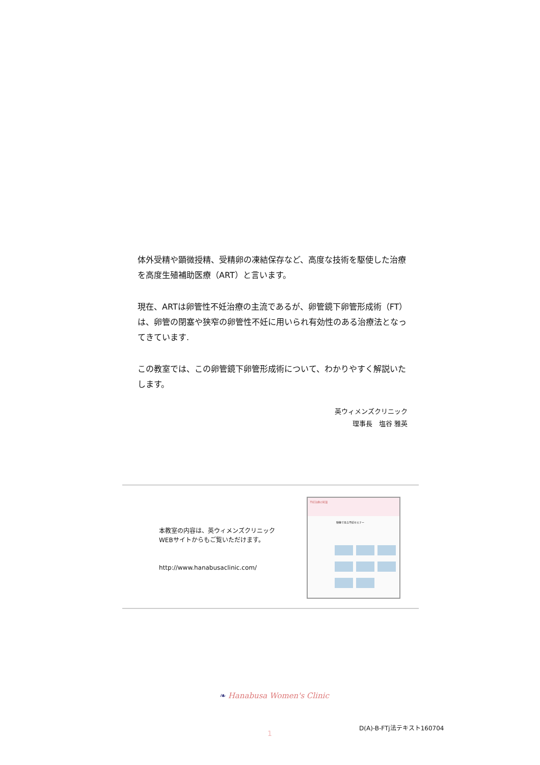体外受精や顕微授精、受精卵の凍結保存など、高度な技術を駆使した治療を高度生殖補助医療（ART）と言います。
現在、ARTは卵管性不妊治療の主流であるが、卵管鏡下卵管形成術（FT）は、卵管の閉塞や狭窄の卵管性不妊に用いられ有効性のある治療法となってきています.
この教室では、この卵管鏡下卵管形成術について、わかりやすく解説いたします。
英ウィメンズクリニック
理事長　塩谷 雅英
本教室の内容は、英ウィメンズクリニック
WEBサイトからもご覧いただけます。
http://www.hanabusaclinic.com/
不妊治療の知識
映像で見る不妊セミナー
❧ Hanabusa Women's Clinic
1
D(A)-B-FTj法テキスト160704